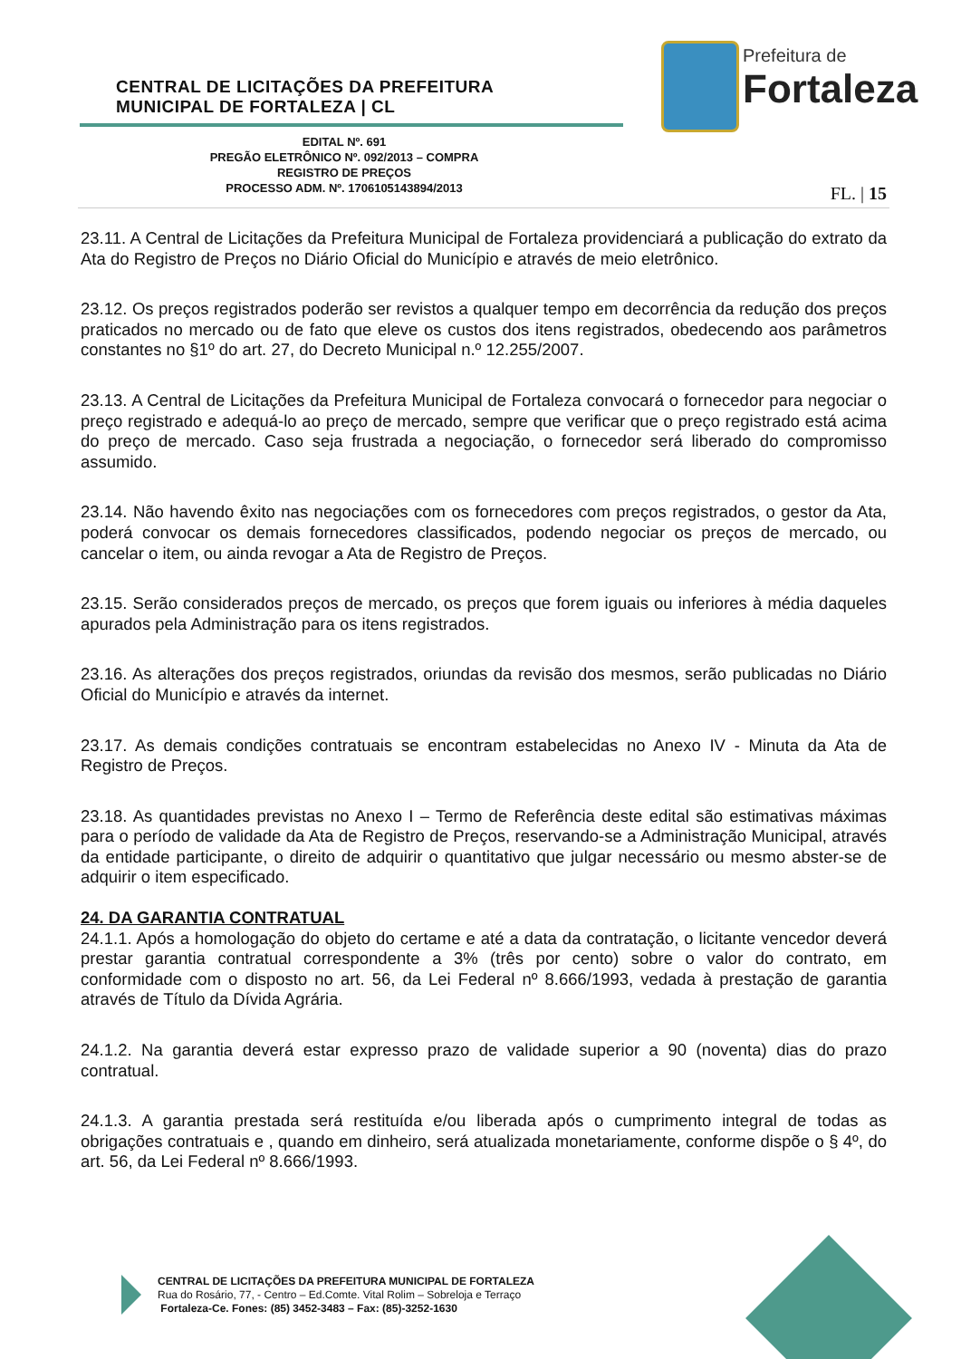CENTRAL DE LICITAÇÕES DA PREFEITURA
MUNICIPAL DE FORTALEZA | CL
Prefeitura de
Fortaleza
EDITAL Nº. 691
PREGÃO ELETRÔNICO Nº. 092/2013 – COMPRA
REGISTRO DE PREÇOS
PROCESSO ADM. Nº. 1706105143894/2013
FL. | 15
23.11. A Central de Licitações da Prefeitura Municipal de Fortaleza providenciará a publicação do extrato da Ata do Registro de Preços no Diário Oficial do Município e através de meio eletrônico.
23.12. Os preços registrados poderão ser revistos a qualquer tempo em decorrência da redução dos preços praticados no mercado ou de fato que eleve os custos dos itens registrados, obedecendo aos parâmetros constantes no §1º do art. 27, do Decreto Municipal n.º 12.255/2007.
23.13. A Central de Licitações da Prefeitura Municipal de Fortaleza convocará o fornecedor para negociar o preço registrado e adequá-lo ao preço de mercado, sempre que verificar que o preço registrado está acima do preço de mercado. Caso seja frustrada a negociação, o fornecedor será liberado do compromisso assumido.
23.14. Não havendo êxito nas negociações com os fornecedores com preços registrados, o gestor da Ata, poderá convocar os demais fornecedores classificados, podendo negociar os preços de mercado, ou cancelar o item, ou ainda revogar a Ata de Registro de Preços.
23.15. Serão considerados preços de mercado, os preços que forem iguais ou inferiores à média daqueles apurados pela Administração para os itens registrados.
23.16. As alterações dos preços registrados, oriundas da revisão dos mesmos, serão publicadas no Diário Oficial do Município e através da internet.
23.17. As demais condições contratuais se encontram estabelecidas no Anexo IV - Minuta da Ata de Registro de Preços.
23.18. As quantidades previstas no Anexo I – Termo de Referência deste edital são estimativas máximas para o período de validade da Ata de Registro de Preços, reservando-se a Administração Municipal, através da entidade participante, o direito de adquirir o quantitativo que julgar necessário ou mesmo abster-se de adquirir o item especificado.
24. DA GARANTIA CONTRATUAL
24.1.1. Após a homologação do objeto do certame e até a data da contratação, o licitante vencedor deverá prestar garantia contratual correspondente a 3% (três por cento) sobre o valor do contrato, em conformidade com o disposto no art. 56, da Lei Federal nº 8.666/1993, vedada à prestação de garantia através de Título da Dívida Agrária.
24.1.2. Na garantia deverá estar expresso prazo de validade superior a 90 (noventa) dias do prazo contratual.
24.1.3. A garantia prestada será restituída e/ou liberada após o cumprimento integral de todas as obrigações contratuais e , quando em dinheiro, será atualizada monetariamente, conforme dispõe o § 4º, do art. 56, da Lei Federal nº 8.666/1993.
CENTRAL DE LICITAÇÕES DA PREFEITURA MUNICIPAL DE FORTALEZA
Rua do Rosário, 77, - Centro – Ed.Comte. Vital Rolim – Sobreloja e Terraço
Fortaleza-Ce. Fones: (85) 3452-3483 – Fax: (85)-3252-1630